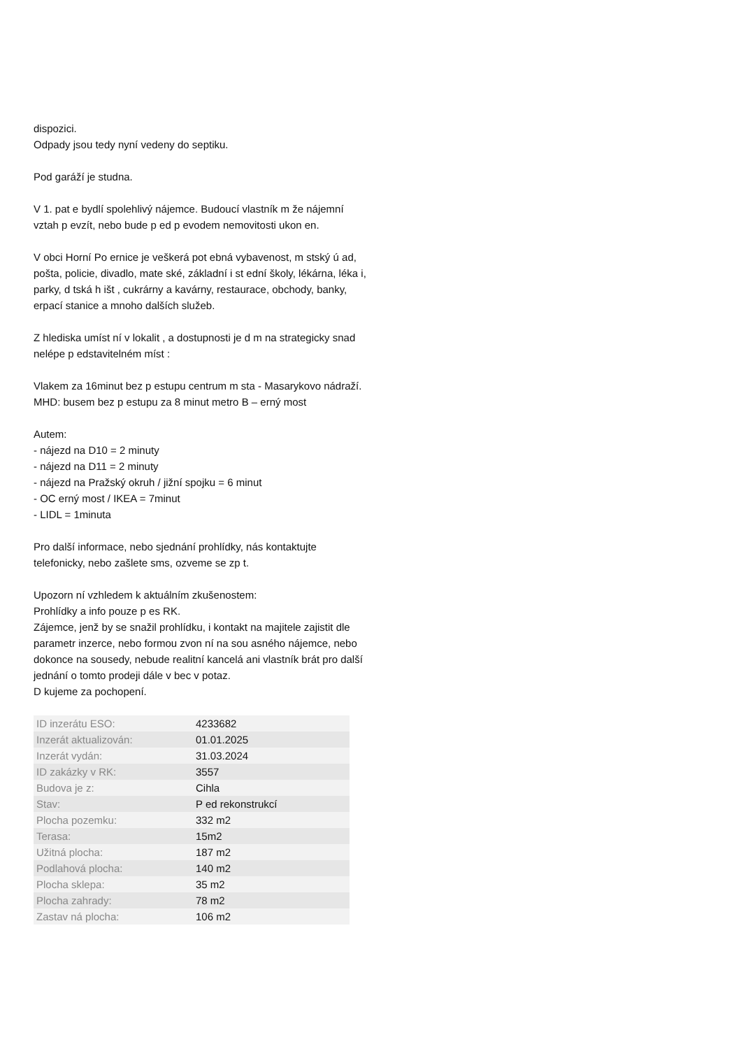dispozici.
Odpady jsou tedy nyní vedeny do septiku.
Pod garáží je studna.
V 1. pat e bydlí spolehlivý nájemce. Budoucí vlastník m že nájemní vztah p evzít, nebo bude p ed p evodem nemovitosti ukon en.
V obci Horní Po ernice je veškerá pot ebná vybavenost, m stský ú ad, pošta, policie, divadlo, mate ské, základní i st ední školy, lékárna, léka i, parky, d tská h išt , cukrárny a kavárny, restaurace, obchody, banky, erpací stanice a mnoho dalších služeb.
Z hlediska umíst ní v lokalit , a dostupnosti je d m na strategicky snad nelépe p edstavitelném míst :
Vlakem za 16minut bez p estupu centrum m sta - Masarykovo nádraží.
MHD: busem bez p estupu za 8 minut metro B – erný most
Autem:
- nájezd na D10 = 2 minuty
- nájezd na D11 = 2 minuty
- nájezd na Pražský okruh / jižní spojku = 6 minut
- OC erný most / IKEA = 7minut
- LIDL = 1minuta
Pro další informace, nebo sjednání prohlídky, nás kontaktujte telefonicky, nebo zašlete sms, ozveme se zp t.
Upozorn ní vzhledem k aktuálním zkušenostem:
Prohlídky a info pouze p es RK.
Zájemce, jenž by se snažil prohlídku, i kontakt na majitele zajistit dle parametr inzerce, nebo formou zvon ní na sou asného nájemce, nebo dokonce na sousedy, nebude realitní kancelá ani vlastník brát pro další jednání o tomto prodeji dále v bec v potaz.
D kujeme za pochopení.
| ID inzerátu ESO: | 4233682 |
| Inzerát aktualizován: | 01.01.2025 |
| Inzerát vydán: | 31.03.2024 |
| ID zakázky v RK: | 3557 |
| Budova je z: | Cihla |
| Stav: | P ed rekonstrukcí |
| Plocha pozemku: | 332 m2 |
| Terasa: | 15m2 |
| Užitná plocha: | 187 m2 |
| Podlahová plocha: | 140 m2 |
| Plocha sklepa: | 35 m2 |
| Plocha zahrady: | 78 m2 |
| Zastav ná plocha: | 106 m2 |